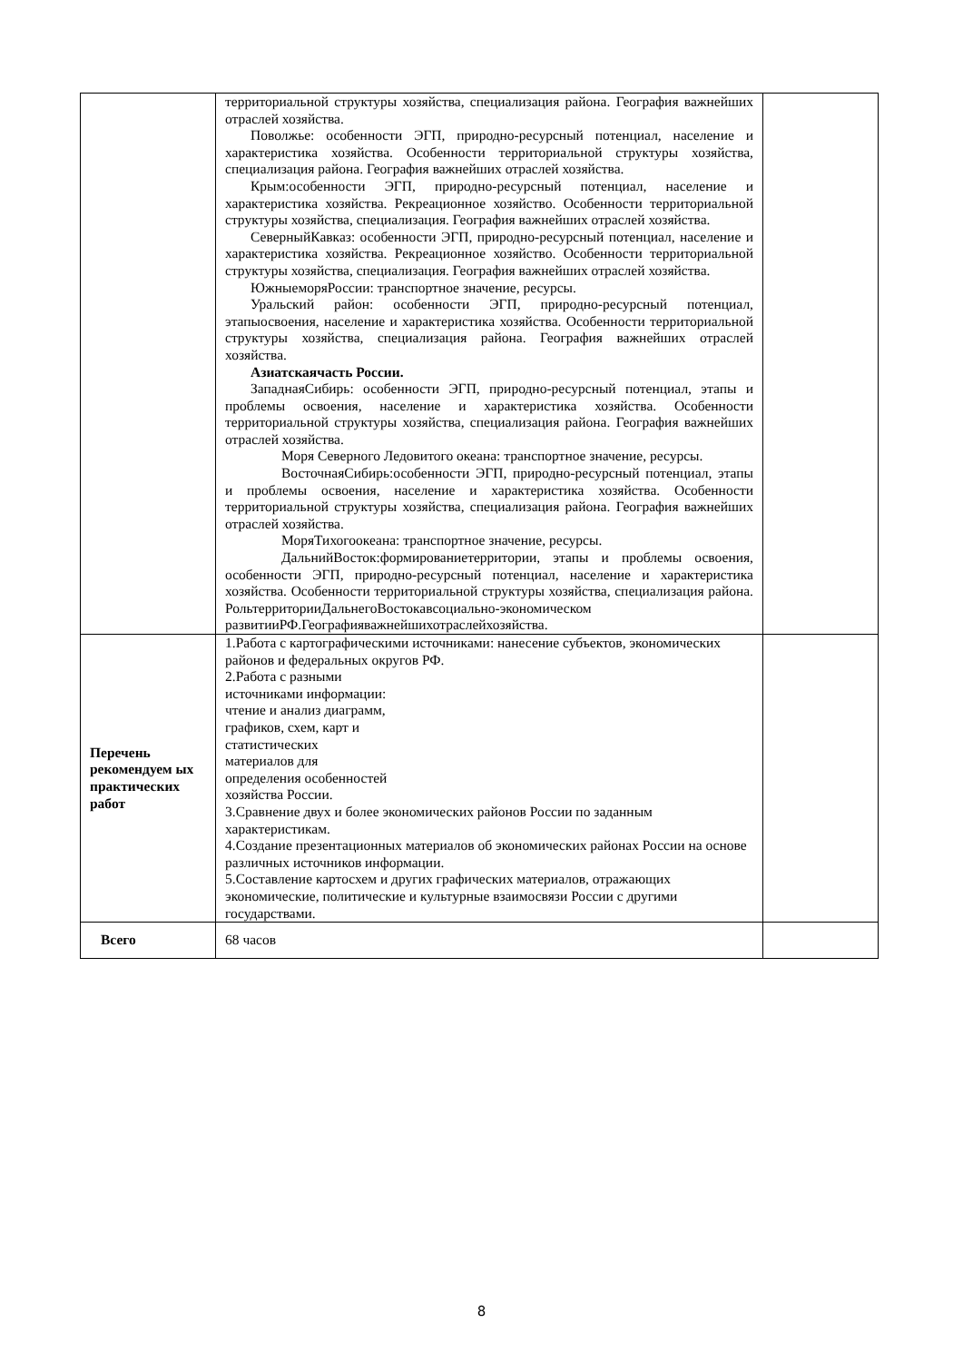| | территориальной структуры хозяйства, специализация района. География важнейших отраслей хозяйства. Поволжье: особенности ЭГП, природно-ресурсный потенциал, население и характеристика хозяйства. Особенности территориальной структуры хозяйства, специализация района. География важнейших отраслей хозяйства. Крым:особенности ЭГП, природно-ресурсный потенциал, население и характеристика хозяйства. Рекреационное хозяйство. Особенности территориальной структуры хозяйства, специализация. География важнейших отраслей хозяйства. СеверныйКавказ: особенности ЭГП, природно-ресурсный потенциал, население и характеристика хозяйства. Рекреационное хозяйство. Особенности территориальной структуры хозяйства, специализация. География важнейших отраслей хозяйства. ЮжныеморяРоссии: транспортное значение, ресурсы. Уральский район: особенности ЭГП, природно-ресурсный потенциал, этапыосвоения, население и характеристика хозяйства. Особенности территориальной структуры хозяйства, специализация района. География важнейших отраслей хозяйства. Азиатскаячасть России. ЗападнаяСибирь: особенности ЭГП, природно-ресурсный потенциал, этапы и проблемы освоения, население и характеристика хозяйства. Особенности территориальной структуры хозяйства, специализация района. География важнейших отраслей хозяйства. Моря Северного Ледовитого океана: транспортное значение, ресурсы. ВосточнаяСибирь:особенности ЭГП, природно-ресурсный потенциал, этапы и проблемы освоения, население и характеристика хозяйства. Особенности территориальной структуры хозяйства, специализация района. География важнейших отраслей хозяйства. МоряТихогоокеана: транспортное значение, ресурсы. ДальнийВосток:формированиетерритории, этапы и проблемы освоения, особенности ЭГП, природно-ресурсный потенциал, население и характеристика хозяйства. Особенности территориальной структуры хозяйства, специализация района. РольтерриторииДальнегоВостокавсоциально-экономическом развитииРФ.Географияважнейшихотраслейхозяйства. | |
| Перечень рекомендуем ых практических работ | 1.Работа с картографическими источниками: нанесение субъектов, экономических районов и федеральных округов РФ. 2.Работа с разными источниками информации: чтение и анализ диаграмм, графиков, схем, карт и статистических материалов для определения особенностей хозяйства России. 3.Сравнение двух и более экономических районов России по заданным характеристикам. 4.Создание презентационных материалов об экономических районах России на основе различных источников информации. 5.Составление картосхем и других графических материалов, отражающих экономические, политические и культурные взаимосвязи России с другими государствами. | |
| Всего | 68 часов | |
8